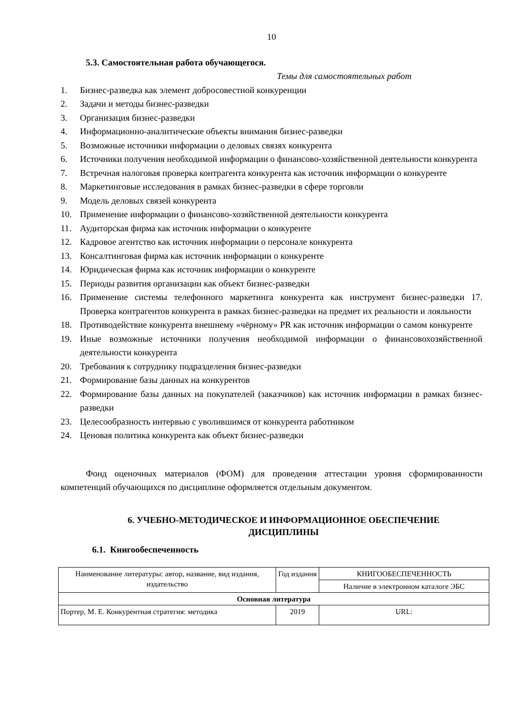10
5.3. Самостоятельная работа обучающегося.
Темы для самостоятельных работ
1. Бизнес-разведка как элемент добросовестной конкуренции
2. Задачи и методы бизнес-разведки
3. Организация бизнес-разведки
4. Информационно-аналитические объекты внимания бизнес-разведки
5. Возможные источники информации о деловых связях конкурента
6. Источники получения необходимой информации о финансово-хозяйственной деятельности конкурента
7. Встречная налоговая проверка контрагента конкурента как источник информации о конкуренте
8. Маркетинговые исследования в рамках бизнес-разведки в сфере торговли
9. Модель деловых связей конкурента
10. Применение информации о финансово-хозяйственной деятельности конкурента
11. Аудиторская фирма как источник информации о конкуренте
12. Кадровое агентство как источник информации о персонале конкурента
13. Консалтинговая фирма как источник информации о конкуренте
14. Юридическая фирма как источник информации о конкуренте
15. Периоды развития организации как объект бизнес-разведки
16. Применение системы телефонного маркетинга конкурента как инструмент бизнес-разведки 17. Проверка контрагентов конкурента в рамках бизнес-разведки на предмет их реальности и лояльности
18. Противодействие конкурента внешнему «чёрному» PR как источник информации о самом конкуренте
19. Иные возможные источники получения необходимой информации о финансовохозяйственной деятельности конкурента
20. Требования к сотруднику подразделения бизнес-разведки
21. Формирование базы данных на конкурентов
22. Формирование базы данных на покупателей (заказчиков) как источник информации в рамках бизнес-разведки
23. Целесообразность интервью с уволившимся от конкурента работником
24. Ценовая политика конкурента как объект бизнес-разведки
Фонд оценочных материалов (ФОМ) для проведения аттестации уровня сформированности компетенций обучающихся по дисциплине оформляется отдельным документом.
6. УЧЕБНО-МЕТОДИЧЕСКОЕ И ИНФОРМАЦИОННОЕ ОБЕСПЕЧЕНИЕ
ДИСЦИПЛИНЫ
6.1. Книгообеспеченность
| Наименование литературы: автор, название, вид издания, издательство | Год издания | КНИГООБЕСПЕЧЕННОСТЬ |
| --- | --- | --- |
| | | Наличие в электронном каталоге ЭБС |
| Основная литература | | |
| Портер, М. Е. Конкурентная стратегия: методика | 2019 | URL: |